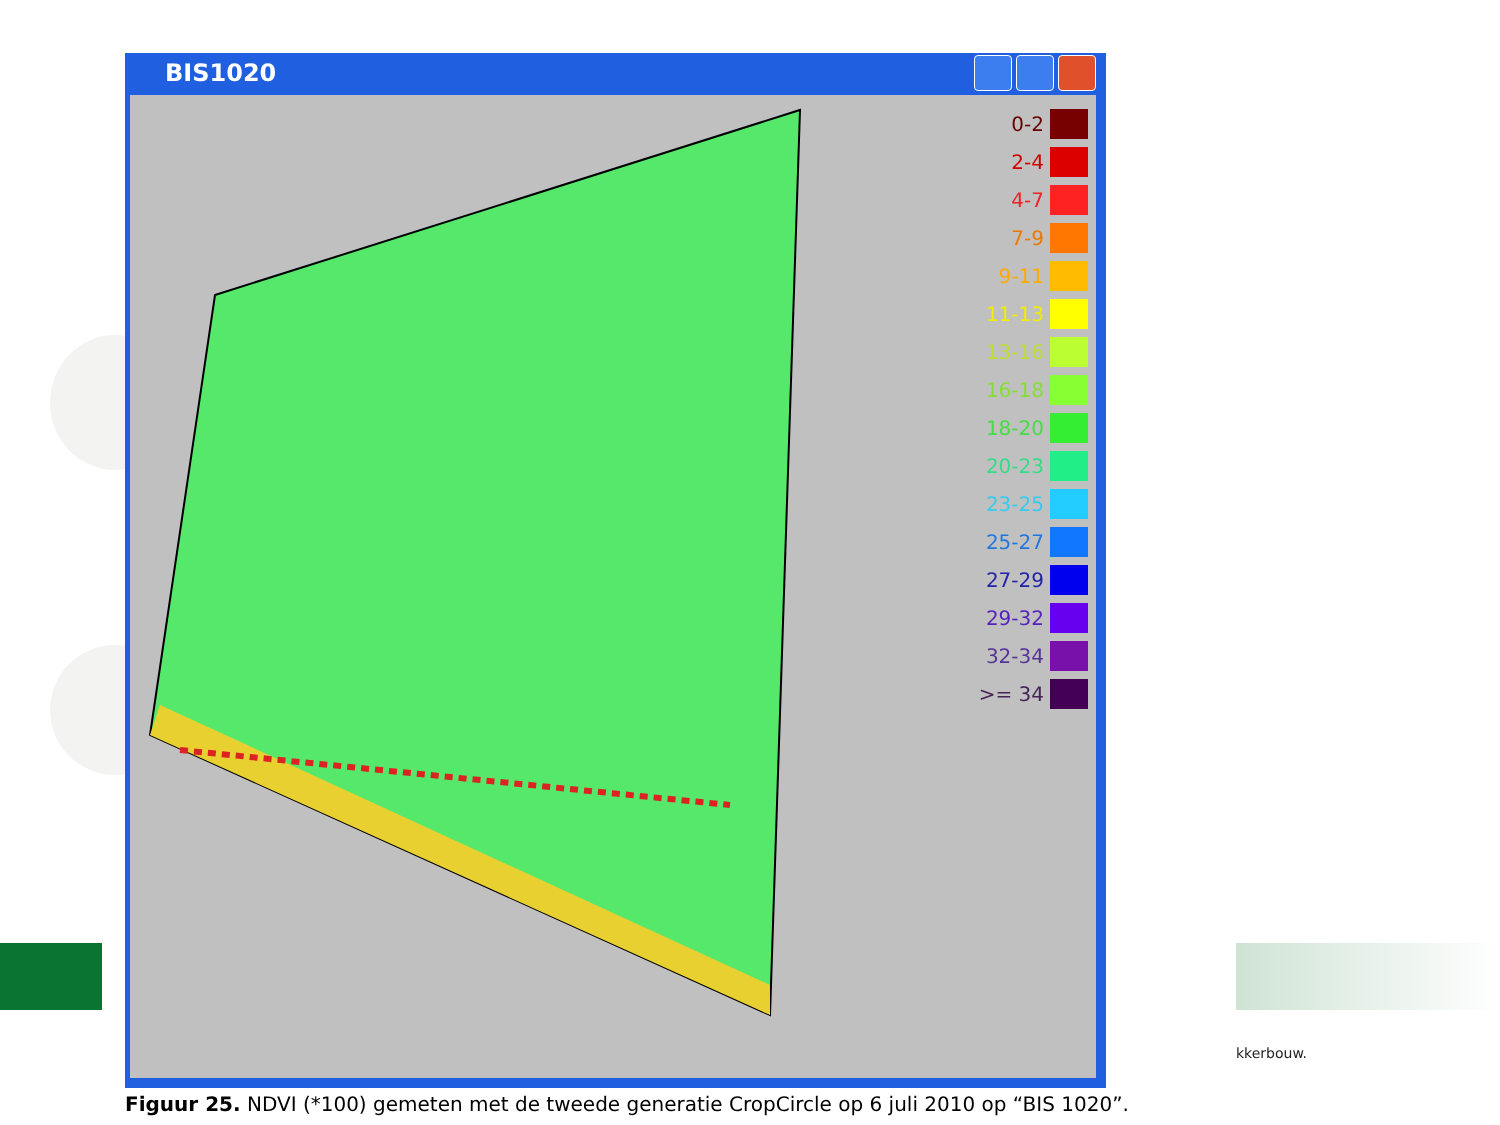BIS1020
0-2
2-4
4-7
7-9
9-11
11-13
13-16
16-18
18-20
20-23
23-25
25-27
27-29
29-32
32-34
>= 34
kkerbouw.
Figuur 25. NDVI (*100) gemeten met de tweede generatie CropCircle op 6 juli 2010 op “BIS 1020”.